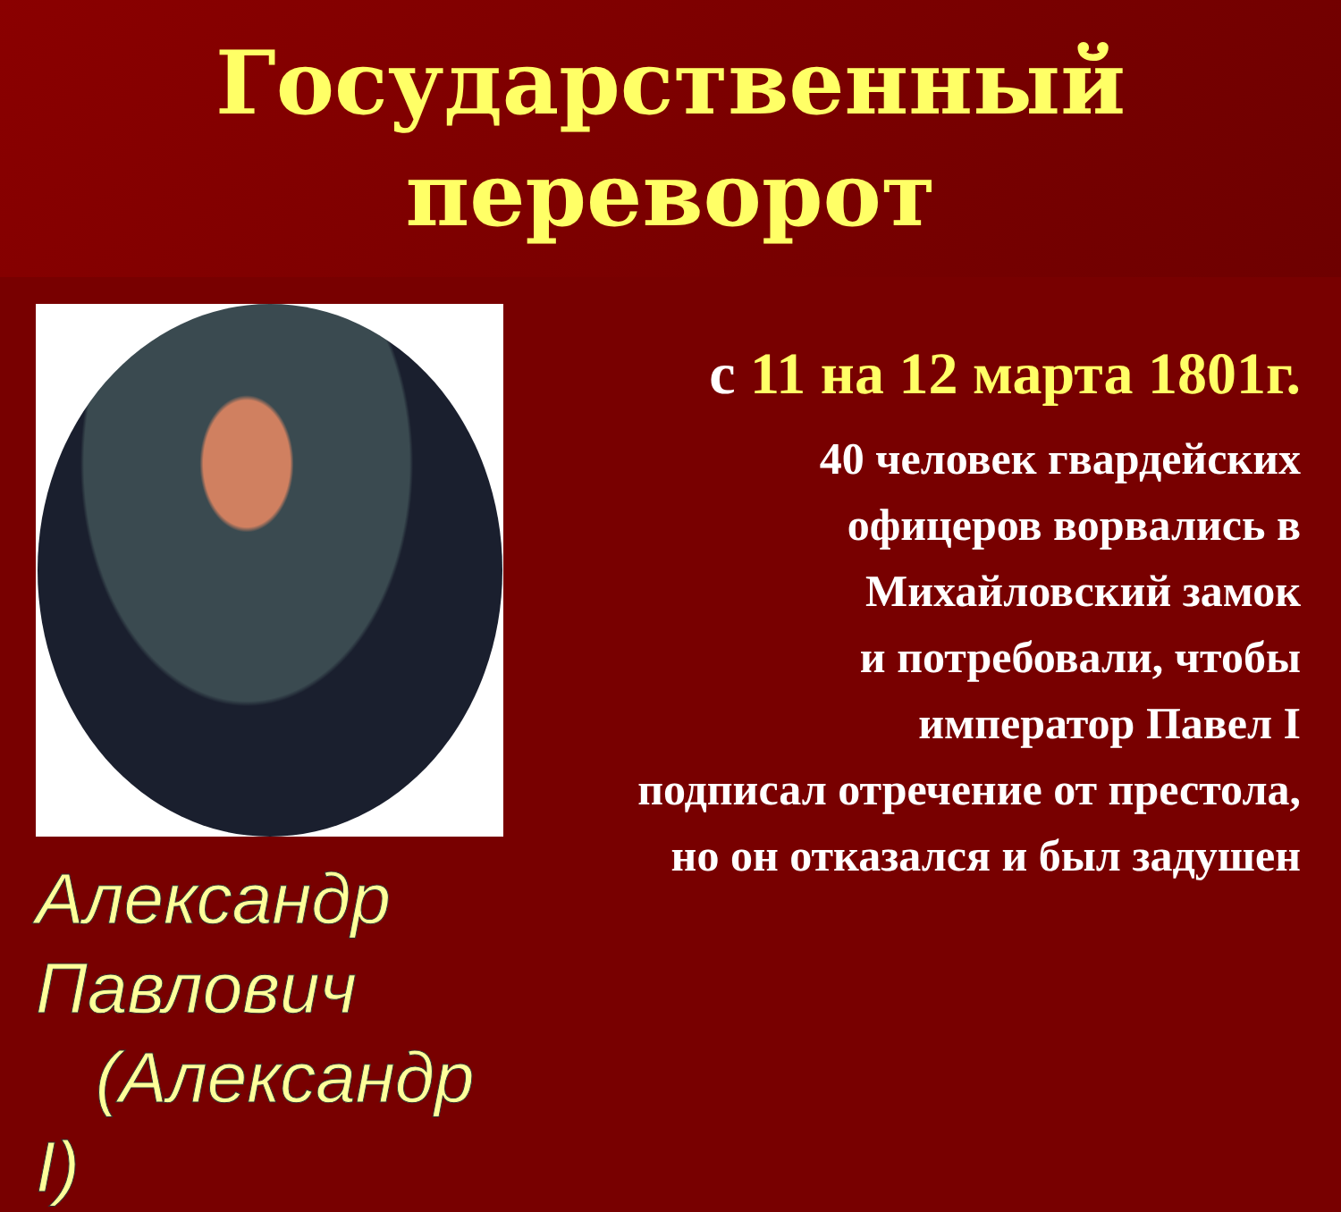Государственный
переворот
Александр Павлович
(Александр I)
с 11 на 12 марта 1801г.
40 человек гвардейских
офицеров ворвались в
Михайловский замок
и потребовали, чтобы
император Павел I
подписал отречение от престола,
но он отказался и был задушен